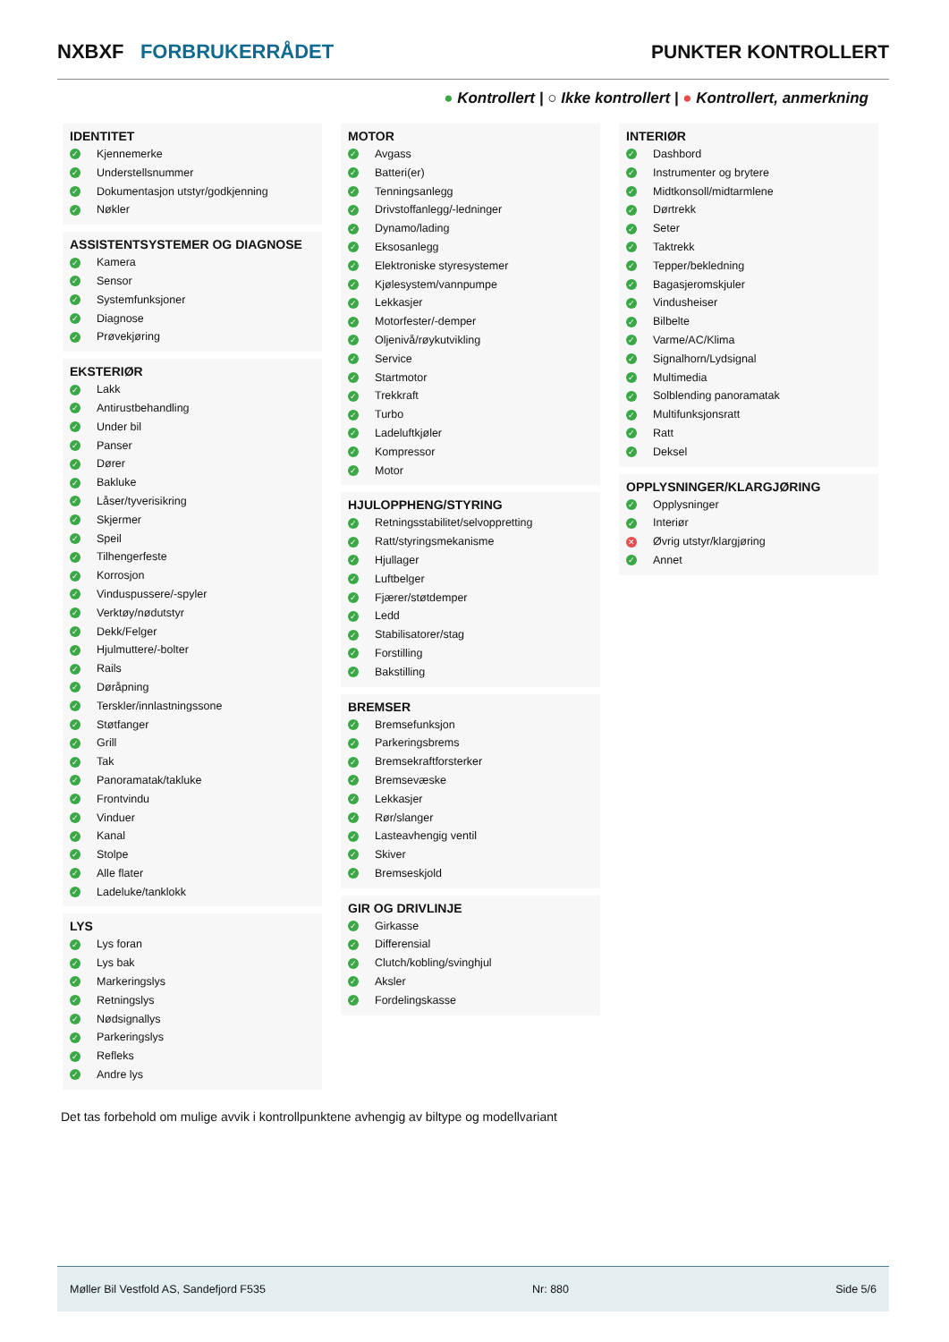NXBXF FORBRUKERRÅDET PUNKTER KONTROLLERT
● Kontrollert | ○ Ikke kontrollert | ● Kontrollert, anmerkning
IDENTITET
✓ Kjennemerke
✓ Understellsnummer
✓ Dokumentasjon utstyr/godkjenning
✓ Nøkler
ASSISTENTSYSTEMER OG DIAGNOSE
✓ Kamera
✓ Sensor
✓ Systemfunksjoner
✓ Diagnose
✓ Prøvekjøring
EKSTERIØR
✓ Lakk
✓ Antirustbehandling
✓ Under bil
✓ Panser
✓ Dører
✓ Bakluke
✓ Låser/tyverisikring
✓ Skjermer
✓ Speil
✓ Tilhengerfeste
✓ Korrosjon
✓ Vinduspussere/-spyler
✓ Verktøy/nødutstyr
✓ Dekk/Felger
✓ Hjulmuttere/-bolter
✓ Rails
✓ Døråpning
✓ Terskler/innlastningssone
✓ Støtfanger
✓ Grill
✓ Tak
✓ Panoramatak/takluke
✓ Frontvindu
✓ Vinduer
✓ Kanal
✓ Stolpe
✓ Alle flater
✓ Ladeluke/tanklokk
LYS
✓ Lys foran
✓ Lys bak
✓ Markeringslys
✓ Retningslys
✓ Nødsignallys
✓ Parkeringslys
✓ Refleks
✓ Andre lys
MOTOR
✓ Avgass
✓ Batteri(er)
✓ Tenningsanlegg
✓ Drivstoffanlegg/-ledninger
✓ Dynamo/lading
✓ Eksosanlegg
✓ Elektroniske styresystemer
✓ Kjølesystem/vannpumpe
✓ Lekkasjer
✓ Motorfester/-demper
✓ Oljenivå/røykutvikling
✓ Service
✓ Startmotor
✓ Trekkraft
✓ Turbo
✓ Ladeluftkjøler
✓ Kompressor
✓ Motor
HJULOPPHENG/STYRING
✓ Retningsstabilitet/selvoppretting
✓ Ratt/styringsmekanisme
✓ Hjullager
✓ Luftbelger
✓ Fjærer/støtdemper
✓ Ledd
✓ Stabilisatorer/stag
✓ Forstilling
✓ Bakstilling
BREMSER
✓ Bremsefunksjon
✓ Parkeringsbrems
✓ Bremsekraftforsterker
✓ Bremsevæske
✓ Lekkasjer
✓ Rør/slanger
✓ Lasteavhengig ventil
✓ Skiver
✓ Bremseskjold
GIR OG DRIVLINJE
✓ Girkasse
✓ Differensial
✓ Clutch/kobling/svinghjul
✓ Aksler
✓ Fordelingskasse
INTERIØR
✓ Dashbord
✓ Instrumenter og brytere
✓ Midtkonsoll/midtarmlene
✓ Dørtrekk
✓ Seter
✓ Taktrekk
✓ Tepper/bekledning
✓ Bagasjeromskjuler
✓ Vindusheiser
✓ Bilbelte
✓ Varme/AC/Klima
✓ Signalhorn/Lydsignal
✓ Multimedia
✓ Solblending panoramatak
✓ Multifunksjonsratt
✓ Ratt
✓ Deksel
OPPLYSNINGER/KLARGJØRING
✓ Opplysninger
✓ Interiør
✕ Øvrig utstyr/klargjøring
✓ Annet
Det tas forbehold om mulige avvik i kontrollpunktene avhengig av biltype og modellvariant
Møller Bil Vestfold AS, Sandefjord F535 Nr: 880 Side 5/6